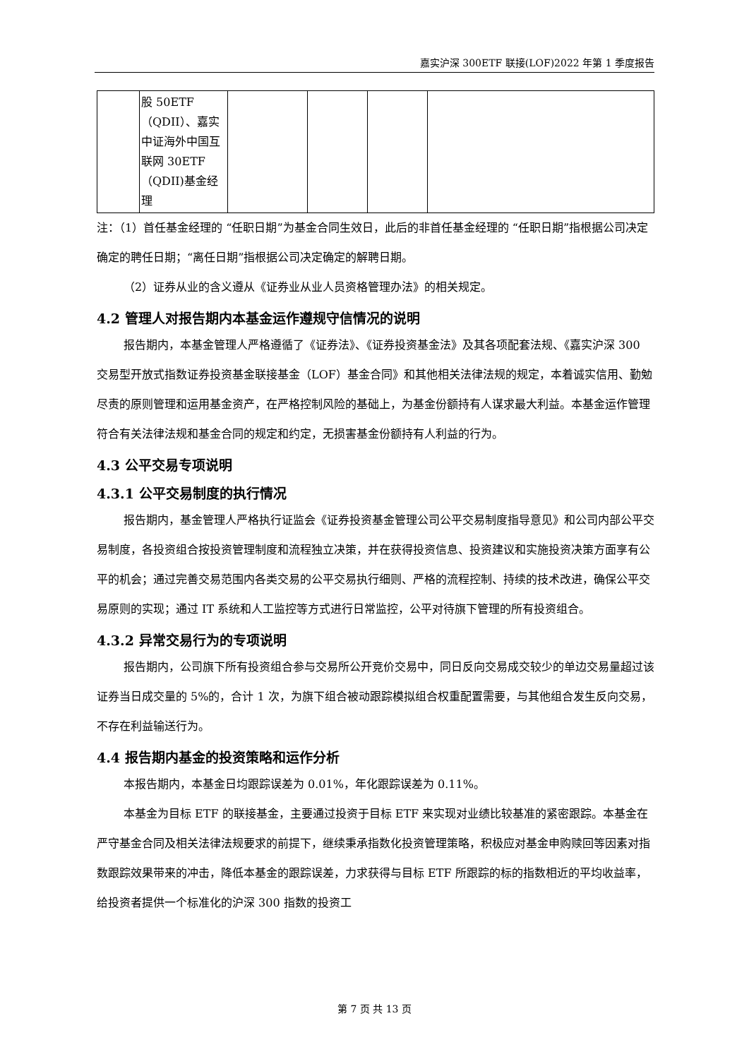嘉实沪深 300ETF 联接(LOF)2022 年第 1 季度报告
| | 股 50ETF（QDII）、嘉实中证海外中国互联网 30ETF（QDII)基金经理 | | | | |
注：（1）首任基金经理的 “任职日期”为基金合同生效日，此后的非首任基金经理的 “任职日期”指根据公司决定确定的聘任日期；“离任日期”指根据公司决定确定的解聘日期。
（2）证券从业的含义遵从《证券业从业人员资格管理办法》的相关规定。
4.2 管理人对报告期内本基金运作遵规守信情况的说明
报告期内，本基金管理人严格遵循了《证券法》、《证券投资基金法》及其各项配套法规、《嘉实沪深 300 交易型开放式指数证券投资基金联接基金（LOF）基金合同》和其他相关法律法规的规定，本着诚实信用、勤勉尽责的原则管理和运用基金资产，在严格控制风险的基础上，为基金份额持有人谋求最大利益。本基金运作管理符合有关法律法规和基金合同的规定和约定，无损害基金份额持有人利益的行为。
4.3 公平交易专项说明
4.3.1 公平交易制度的执行情况
报告期内，基金管理人严格执行证监会《证券投资基金管理公司公平交易制度指导意见》和公司内部公平交易制度，各投资组合按投资管理制度和流程独立决策，并在获得投资信息、投资建议和实施投资决策方面享有公平的机会；通过完善交易范围内各类交易的公平交易执行细则、严格的流程控制、持续的技术改进，确保公平交易原则的实现；通过 IT 系统和人工监控等方式进行日常监控，公平对待旗下管理的所有投资组合。
4.3.2 异常交易行为的专项说明
报告期内，公司旗下所有投资组合参与交易所公开竞价交易中，同日反向交易成交较少的单边交易量超过该证券当日成交量的 5%的，合计 1 次，为旗下组合被动跟踪模拟组合权重配置需要，与其他组合发生反向交易，不存在利益输送行为。
4.4 报告期内基金的投资策略和运作分析
本报告期内，本基金日均跟踪误差为 0.01%，年化跟踪误差为 0.11%。
本基金为目标 ETF 的联接基金，主要通过投资于目标 ETF 来实现对业绩比较基准的紧密跟踪。本基金在严守基金合同及相关法律法规要求的前提下，继续秉承指数化投资管理策略，积极应对基金申购赎回等因素对指数跟踪效果带来的冲击，降低本基金的跟踪误差，力求获得与目标 ETF 所跟踪的标的指数相近的平均收益率，给投资者提供一个标准化的沪深 300 指数的投资工
第 7 页 共 13 页